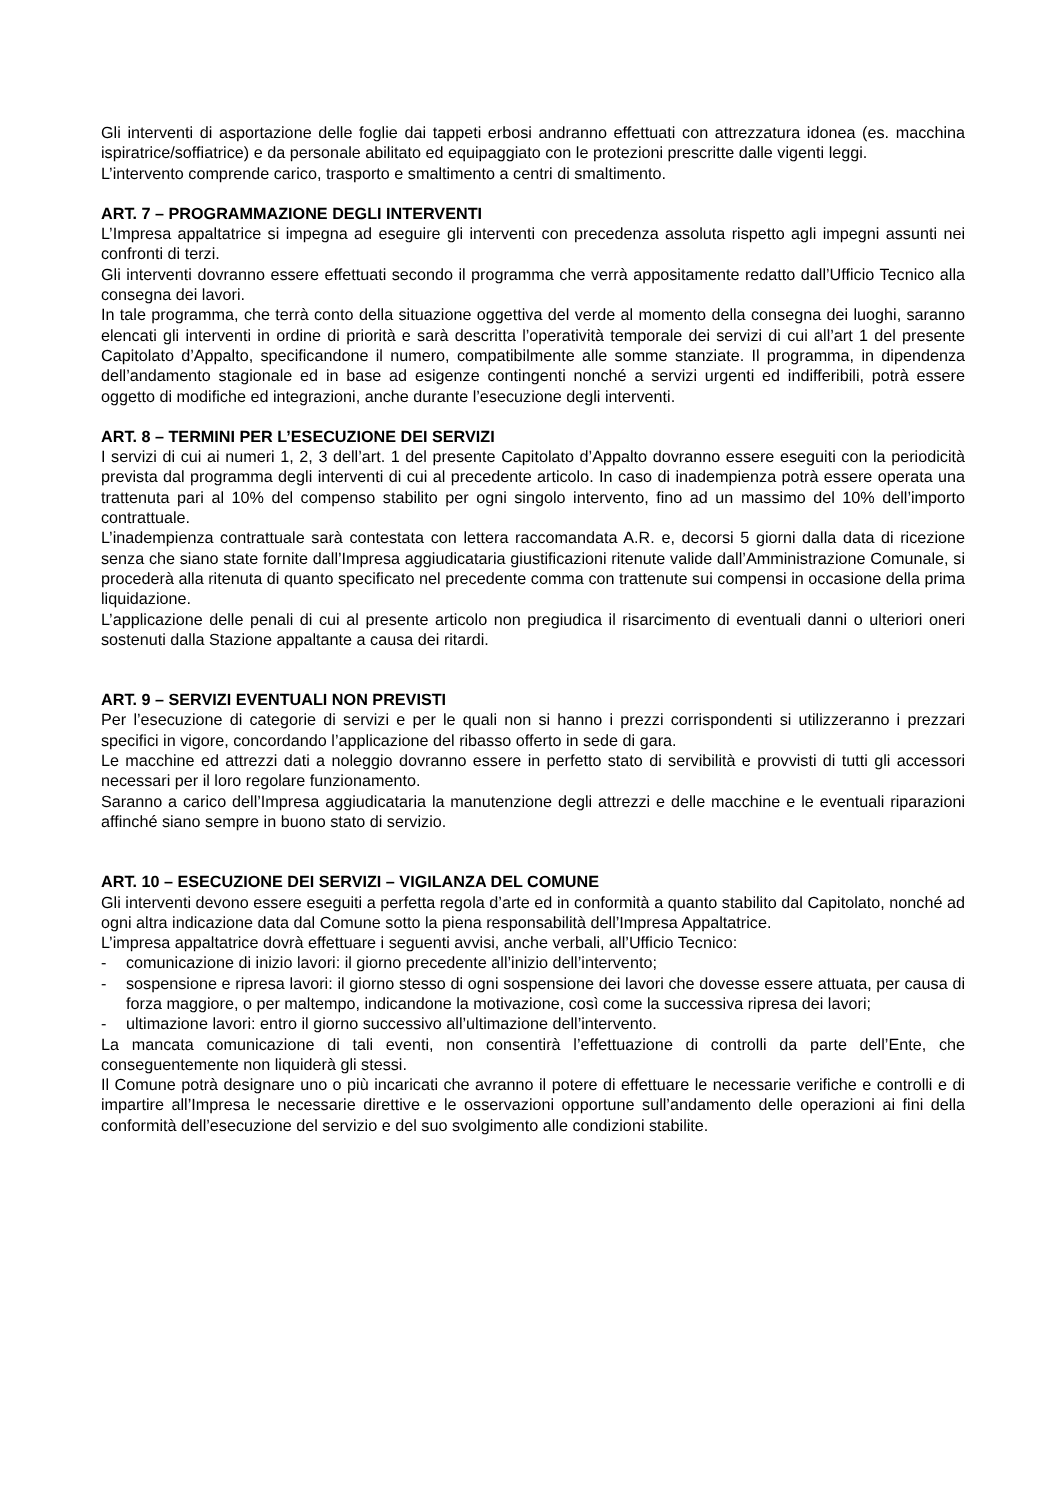Gli interventi di asportazione delle foglie dai tappeti erbosi andranno effettuati con attrezzatura idonea (es. macchina ispiratrice/soffiatrice) e da personale abilitato ed equipaggiato con le protezioni prescritte dalle vigenti leggi.
L’intervento comprende carico, trasporto e smaltimento a centri di smaltimento.
ART. 7 – PROGRAMMAZIONE DEGLI INTERVENTI
L’Impresa appaltatrice si impegna ad eseguire gli interventi con precedenza assoluta rispetto agli impegni assunti nei confronti di terzi.
Gli interventi dovranno essere effettuati secondo il programma che verrà appositamente redatto dall’Ufficio Tecnico alla consegna dei lavori.
In tale programma, che terrà conto della situazione oggettiva del verde al momento della consegna dei luoghi, saranno elencati gli interventi in ordine di priorità e sarà descritta l’operatività temporale dei servizi di cui all’art 1 del presente Capitolato d’Appalto, specificandone il numero, compatibilmente alle somme stanziate. Il programma, in dipendenza dell’andamento stagionale ed in base ad esigenze contingenti nonché a servizi urgenti ed indifferibili, potrà essere oggetto di modifiche ed integrazioni, anche durante l’esecuzione degli interventi.
ART. 8 – TERMINI PER L’ESECUZIONE DEI SERVIZI
I servizi di cui ai numeri 1, 2, 3 dell’art. 1 del presente Capitolato d’Appalto dovranno essere eseguiti con la periodicità prevista dal programma degli interventi di cui al precedente articolo. In caso di inadempienza potrà essere operata una trattenuta pari al 10% del compenso stabilito per ogni singolo intervento, fino ad un massimo del 10% dell’importo contrattuale.
L’inadempienza contrattuale sarà contestata con lettera raccomandata A.R. e, decorsi 5 giorni dalla data di ricezione senza che siano state fornite dall’Impresa aggiudicataria giustificazioni ritenute valide dall’Amministrazione Comunale, si procederà alla ritenuta di quanto specificato nel precedente comma con trattenute sui compensi in occasione della prima liquidazione.
L’applicazione delle penali di cui al presente articolo non pregiudica il risarcimento di eventuali danni o ulteriori oneri sostenuti dalla Stazione appaltante a causa dei ritardi.
ART. 9 – SERVIZI EVENTUALI NON PREVISTI
Per l’esecuzione di categorie di servizi e per le quali non si hanno i prezzi corrispondenti si utilizzeranno i prezzari specifici in vigore, concordando l’applicazione del ribasso offerto in sede di gara.
Le macchine ed attrezzi dati a noleggio dovranno essere in perfetto stato di servibilità e provvisti di tutti gli accessori necessari per il loro regolare funzionamento.
Saranno a carico dell’Impresa aggiudicataria la manutenzione degli attrezzi e delle macchine e le eventuali riparazioni affinché siano sempre in buono stato di servizio.
ART. 10 – ESECUZIONE DEI SERVIZI – VIGILANZA DEL COMUNE
Gli interventi devono essere eseguiti a perfetta regola d’arte ed in conformità a quanto stabilito dal Capitolato, nonché ad ogni altra indicazione data dal Comune sotto la piena responsabilità dell’Impresa Appaltatrice.
L’impresa appaltatrice dovrà effettuare i seguenti avvisi, anche verbali, all’Ufficio Tecnico:
- comunicazione di inizio lavori: il giorno precedente all’inizio dell’intervento;
- sospensione e ripresa lavori: il giorno stesso di ogni sospensione dei lavori che dovesse essere attuata, per causa di forza maggiore, o per maltempo, indicandone la motivazione, così come la successiva ripresa dei lavori;
- ultimazione lavori: entro il giorno successivo all’ultimazione dell’intervento.
La mancata comunicazione di tali eventi, non consentirà l’effettuazione di controlli da parte dell’Ente, che conseguentemente non liquiderà gli stessi.
Il Comune potrà designare uno o più incaricati che avranno il potere di effettuare le necessarie verifiche e controlli e di impartire all’Impresa le necessarie direttive e le osservazioni opportune sull’andamento delle operazioni ai fini della conformità dell’esecuzione del servizio e del suo svolgimento alle condizioni stabilite.